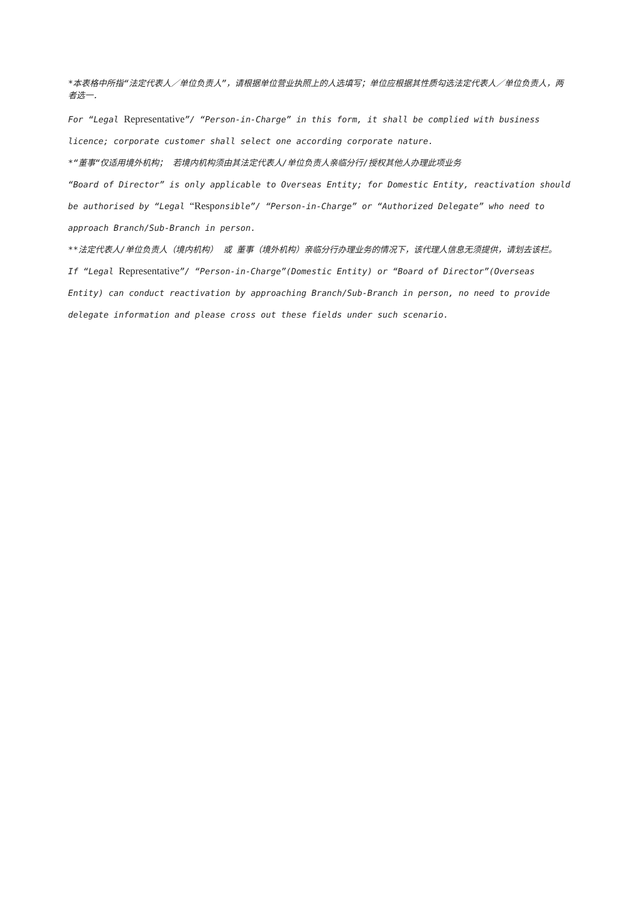*本表格中所指“法定代表人／单位负责人”，请根据单位营业执照上的人选填写；单位应根据其性质勾选法定代表人／单位负责人，两者选一.
For “Legal Representative”/ “Person-in-Charge” in this form, it shall be complied with business licence; corporate customer shall select one according corporate nature.
*“董事“仅适用境外机构； 若境内机构须由其法定代表人/单位负责人亲临分行/授权其他人办理此项业务
“Board of Director” is only applicable to Overseas Entity; for Domestic Entity, reactivation should be authorised by “Legal “Responsible”/ “Person-in-Charge” or “Authorized Delegate” who need to approach Branch/Sub-Branch in person.
**法定代表人/单位负责人（境内机构） 或 董事（境外机构）亲临分行办理业务的情况下，该代理人信息无须提供，请划去该栏。
If “Legal Representative”/ “Person-in-Charge”(Domestic Entity) or “Board of Director”(Overseas Entity) can conduct reactivation by approaching Branch/Sub-Branch in person, no need to provide delegate information and please cross out these fields under such scenario.